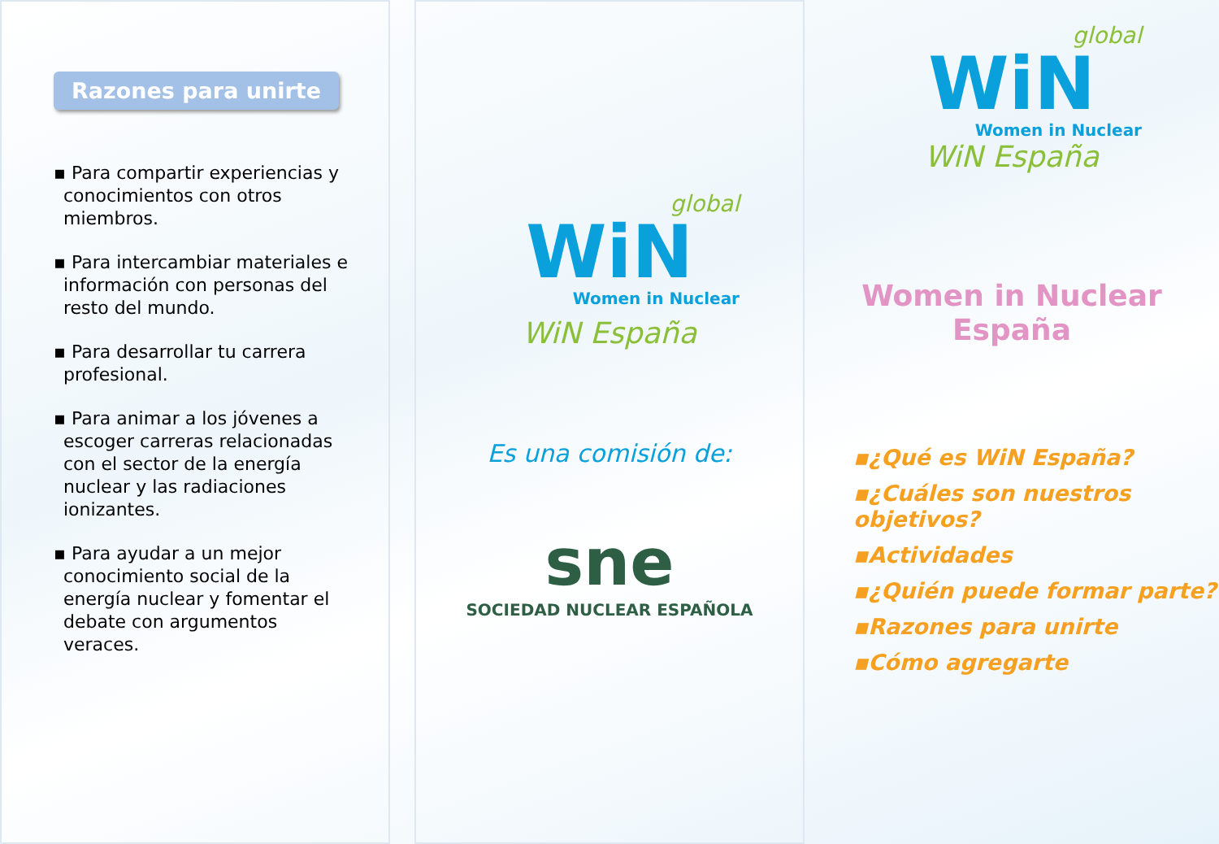Razones para unirte
▪ Para compartir experiencias y conocimientos con otros miembros.
▪ Para intercambiar materiales e información con personas del resto del mundo.
▪ Para desarrollar tu carrera profesional.
▪ Para animar a los jóvenes a escoger carreras relacionadas con el sector de la energía nuclear y las radiaciones ionizantes.
▪ Para ayudar a un mejor conocimiento social de la energía nuclear y fomentar el debate con argumentos veraces.
global
WiN
Women in Nuclear
WiN España
Es una comisión de:
sne
SOCIEDAD NUCLEAR ESPAÑOLA
global
WiN
Women in Nuclear
WiN España
Women in Nuclear
España
▪¿Qué es WiN España?
▪¿Cuáles son nuestros objetivos?
▪Actividades
▪¿Quién puede formar parte?
▪Razones para unirte
▪Cómo agregarte